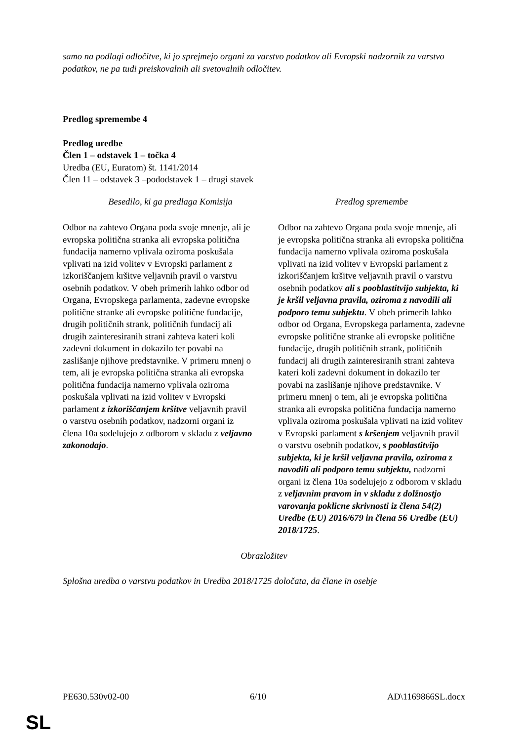samo na podlagi odločitve, ki jo sprejmejo organi za varstvo podatkov ali Evropski nadzornik za varstvo podatkov, ne pa tudi preiskovalnih ali svetovalnih odločitev.
Predlog spremembe 4
Predlog uredbe
Člen 1 – odstavek 1 – točka 4
Uredba (EU, Euratom) št. 1141/2014
Člen 11 – odstavek 3 –pododstavek 1 – drugi stavek
| Besedilo, ki ga predlaga Komisija | Predlog spremembe |
| --- | --- |
| Odbor na zahtevo Organa poda svoje mnenje, ali je evropska politična stranka ali evropska politična fundacija namerno vplivala oziroma poskušala vplivati na izid volitev v Evropski parlament z izkoriščanjem kršitve veljavnih pravil o varstvu osebnih podatkov. V obeh primerih lahko odbor od Organa, Evropskega parlamenta, zadevne evropske politične stranke ali evropske politične fundacije, drugih političnih strank, političnih fundacij ali drugih zainteresiranih strani zahteva kateri koli zadevni dokument in dokazilo ter povabi na zaslišanje njihove predstavnike. V primeru mnenj o tem, ali je evropska politična stranka ali evropska politična fundacija namerno vplivala oziroma poskušala vplivati na izid volitev v Evropski parlament z izkoriščanjem kršitve veljavnih pravil o varstvu osebnih podatkov, nadzorni organi iz člena 10a sodelujejo z odborom v skladu z veljavno zakonodajo . | Odbor na zahtevo Organa poda svoje mnenje, ali je evropska politična stranka ali evropska politična fundacija namerno vplivala oziroma poskušala vplivati na izid volitev v Evropski parlament z izkoriščanjem kršitve veljavnih pravil o varstvu osebnih podatkov ali s pooblastitvijo subjekta, ki je kršil veljavna pravila, oziroma z navodili ali podporo temu subjektu . V obeh primerih lahko odbor od Organa, Evropskega parlamenta, zadevne evropske politične stranke ali evropske politične fundacije, drugih političnih strank, političnih fundacij ali drugih zainteresiranih strani zahteva kateri koli zadevni dokument in dokazilo ter povabi na zaslišanje njihove predstavnike. V primeru mnenj o tem, ali je evropska politična stranka ali evropska politična fundacija namerno vplivala oziroma poskušala vplivati na izid volitev v Evropski parlament s kršenjem veljavnih pravil o varstvu osebnih podatkov, s pooblastitvijo subjekta, ki je kršil veljavna pravila, oziroma z navodili ali podporo temu subjektu, nadzorni organi iz člena 10a sodelujejo z odborom v skladu z veljavnim pravom in v skladu z dolžnostjo varovanja poklicne skrivnosti iz člena 54(2) Uredbe (EU) 2016/679 in člena 56 Uredbe (EU) 2018/1725 . |
Obrazložitev
Splošna uredba o varstvu podatkov in Uredba 2018/1725 določata, da člane in osebje
PE630.530v02-00 6/10 AD\1169866SL.docx
SL